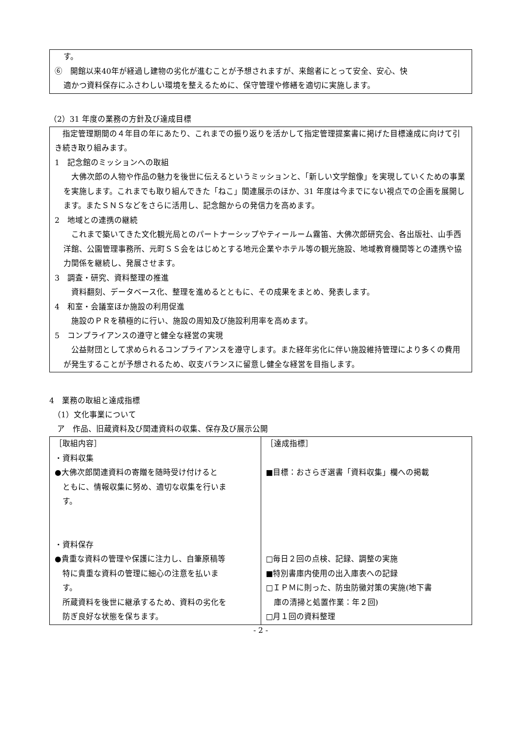す。
⑥　開館以来40年が経過し建物の劣化が進むことが予想されますが、来館者にとって安全、安心、快
適かつ資料保存にふさわしい環境を整えるために、保守管理や修繕を適切に実施します。
（2）31 年度の業務の方針及び達成目標
　指定管理期間の４年目の年にあたり、これまでの振り返りを活かして指定管理提案書に掲げた目標達成に向けて引き続き取り組みます。
1　記念館のミッションへの取組
　大佛次郎の人物や作品の魅力を後世に伝えるというミッションと、「新しい文学館像」を実現していくための事業を実施します。これまでも取り組んできた「ねこ」関連展示のほか、31 年度は今までにない視点での企画を展開します。またＳＮＳなどをさらに活用し、記念館からの発信力を高めます。
2　地域との連携の継続
　これまで築いてきた文化観光局とのパートナーシップやティールーム霧笛、大佛次郎研究会、各出版社、山手西洋館、公園管理事務所、元町ＳＳ会をはじめとする地元企業やホテル等の観光施設、地域教育機関等との連携や協力関係を継続し、発展させます。
3　調査・研究、資料整理の推進
　資料翻刻、データベース化、整理を進めるとともに、その成果をまとめ、発表します。
4　和室・会議室ほか施設の利用促進
　施設のＰＲを積極的に行い、施設の周知及び施設利用率を高めます。
5　コンプライアンスの遵守と健全な経営の実現
　公益財団として求められるコンプライアンスを遵守します。また経年劣化に伴い施設維持管理により多くの費用が発生することが予想されるため、収支バランスに留意し健全な経営を目指します。
4　業務の取組と達成指標
　（1）文化事業について
　ア　作品、旧蔵資料及び関連資料の収集、保存及び展示公開
| ［取組内容］ ・資料収集 ●大佛次郎関連資料の寄贈を随時受け付けると ともに、情報収集に努め、適切な収集を行いま す。 ・資料保存 ●貴重な資料の管理や保護に注力し、自筆原稿等 特に貴重な資料の管理に細心の注意を払いま す。 所蔵資料を後世に継承するため、資料の劣化を 防ぎ良好な状態を保ちます。 | ［達成指標］ ■目標：おさらぎ選書「資料収集」欄への掲載 □毎日２回の点検、記録、調整の実施 ■特別書庫内使用の出入庫表への記録 □ＩＰＭに則った、防虫防黴対策の実施(地下書 庫の清掃と処置作業：年２回) □月１回の資料整理 |
- 2 -